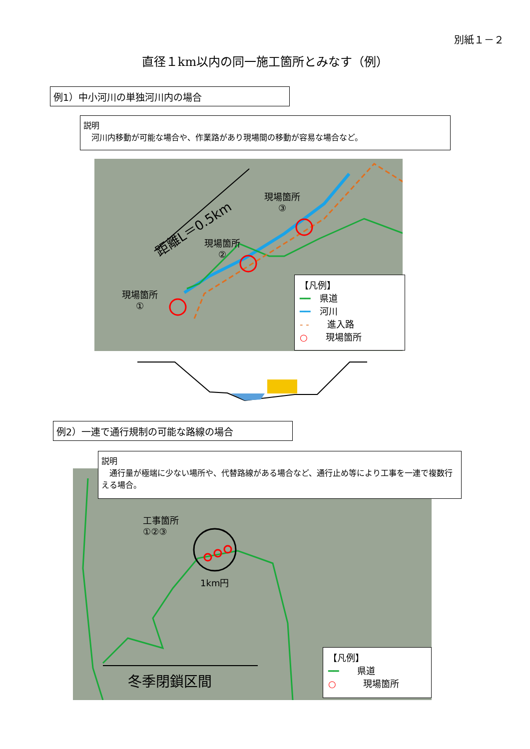別紙１－２
直径１km以内の同一施工箇所とみなす（例）
例1）中小河川の単独河川内の場合
説明
　河川内移動が可能な場合や、作業路があり現場間の移動が容易な場合など。
距離L＝0.5km
現場箇所
③
現場箇所
②
現場箇所
①
【凡例】
━━　県道
━━　河川
- -　　進入路
○　　現場箇所
例2）一連で通行規制の可能な路線の場合
工事箇所
①②③
1km円
冬季閉鎖区間
【凡例】
━━　　県道
○　　　現場箇所
説明
　通行量が極端に少ない場所や、代替路線がある場合など、通行止め等により工事を一連で複数行える場合。